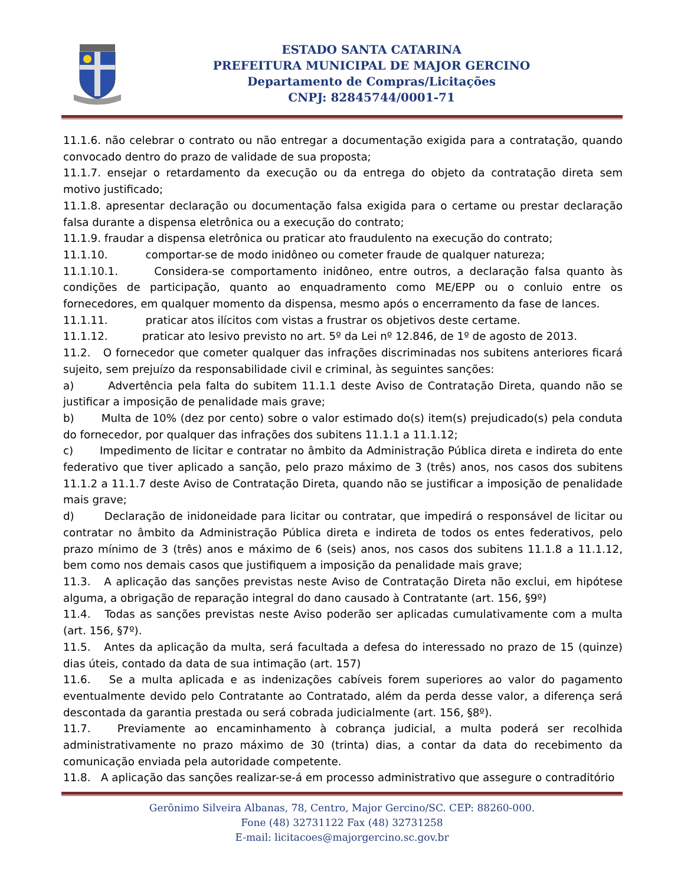ESTADO SANTA CATARINA
PREFEITURA MUNICIPAL DE MAJOR GERCINO
Departamento de Compras/Licitações
CNPJ: 82845744/0001-71
11.1.6. não celebrar o contrato ou não entregar a documentação exigida para a contratação, quando convocado dentro do prazo de validade de sua proposta;
11.1.7. ensejar o retardamento da execução ou da entrega do objeto da contratação direta sem motivo justificado;
11.1.8. apresentar declaração ou documentação falsa exigida para o certame ou prestar declaração falsa durante a dispensa eletrônica ou a execução do contrato;
11.1.9. fraudar a dispensa eletrônica ou praticar ato fraudulento na execução do contrato;
11.1.10. comportar-se de modo inidôneo ou cometer fraude de qualquer natureza;
11.1.10.1. Considera-se comportamento inidôneo, entre outros, a declaração falsa quanto às condições de participação, quanto ao enquadramento como ME/EPP ou o conluio entre os fornecedores, em qualquer momento da dispensa, mesmo após o encerramento da fase de lances.
11.1.11. praticar atos ilícitos com vistas a frustrar os objetivos deste certame.
11.1.12. praticar ato lesivo previsto no art. 5º da Lei nº 12.846, de 1º de agosto de 2013.
11.2. O fornecedor que cometer qualquer das infrações discriminadas nos subitens anteriores ficará sujeito, sem prejuízo da responsabilidade civil e criminal, às seguintes sanções:
a) Advertência pela falta do subitem 11.1.1 deste Aviso de Contratação Direta, quando não se justificar a imposição de penalidade mais grave;
b) Multa de 10% (dez por cento) sobre o valor estimado do(s) item(s) prejudicado(s) pela conduta do fornecedor, por qualquer das infrações dos subitens 11.1.1 a 11.1.12;
c) Impedimento de licitar e contratar no âmbito da Administração Pública direta e indireta do ente federativo que tiver aplicado a sanção, pelo prazo máximo de 3 (três) anos, nos casos dos subitens 11.1.2 a 11.1.7 deste Aviso de Contratação Direta, quando não se justificar a imposição de penalidade mais grave;
d) Declaração de inidoneidade para licitar ou contratar, que impedirá o responsável de licitar ou contratar no âmbito da Administração Pública direta e indireta de todos os entes federativos, pelo prazo mínimo de 3 (três) anos e máximo de 6 (seis) anos, nos casos dos subitens 11.1.8 a 11.1.12, bem como nos demais casos que justifiquem a imposição da penalidade mais grave;
11.3. A aplicação das sanções previstas neste Aviso de Contratação Direta não exclui, em hipótese alguma, a obrigação de reparação integral do dano causado à Contratante (art. 156, §9º)
11.4. Todas as sanções previstas neste Aviso poderão ser aplicadas cumulativamente com a multa (art. 156, §7º).
11.5. Antes da aplicação da multa, será facultada a defesa do interessado no prazo de 15 (quinze) dias úteis, contado da data de sua intimação (art. 157)
11.6. Se a multa aplicada e as indenizações cabíveis forem superiores ao valor do pagamento eventualmente devido pelo Contratante ao Contratado, além da perda desse valor, a diferença será descontada da garantia prestada ou será cobrada judicialmente (art. 156, §8º).
11.7. Previamente ao encaminhamento à cobrança judicial, a multa poderá ser recolhida administrativamente no prazo máximo de 30 (trinta) dias, a contar da data do recebimento da comunicação enviada pela autoridade competente.
11.8. A aplicação das sanções realizar-se-á em processo administrativo que assegure o contraditório
Gerônimo Silveira Albanas, 78, Centro, Major Gercino/SC. CEP: 88260-000.
Fone (48) 32731122 Fax (48) 32731258
E-mail: licitacoes@majorgercino.sc.gov.br